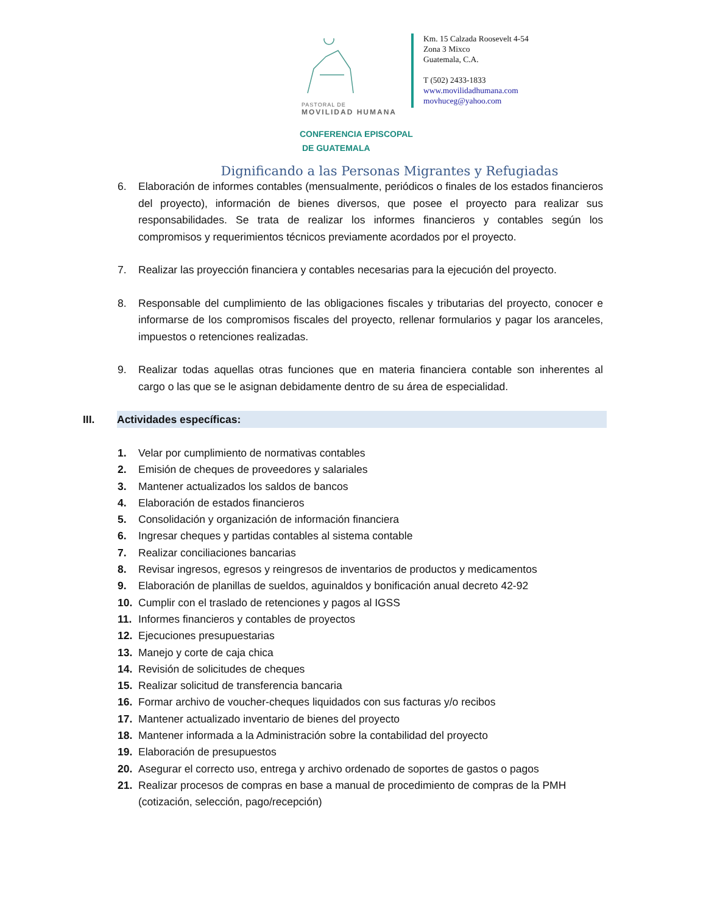PASTORAL DE
MOVILIDAD HUMANA
Km. 15 Calzada Roosevelt 4-54
Zona 3 Mixco
Guatemala, C.A.
T (502) 2433-1833
www.movilidadhumana.com
movhuceg@yahoo.com
CONFERENCIA EPISCOPAL
DE GUATEMALA
Dignificando a las Personas Migrantes y Refugiadas
6. Elaboración de informes contables (mensualmente, periódicos o finales de los estados financieros del proyecto), información de bienes diversos, que posee el proyecto para realizar sus responsabilidades. Se trata de realizar los informes financieros y contables según los compromisos y requerimientos técnicos previamente acordados por el proyecto.
7. Realizar las proyección financiera y contables necesarias para la ejecución del proyecto.
8. Responsable del cumplimiento de las obligaciones fiscales y tributarias del proyecto, conocer e informarse de los compromisos fiscales del proyecto, rellenar formularios y pagar los aranceles, impuestos o retenciones realizadas.
9. Realizar todas aquellas otras funciones que en materia financiera contable son inherentes al cargo o las que se le asignan debidamente dentro de su área de especialidad.
III. Actividades específicas:
1. Velar por cumplimiento de normativas contables
2. Emisión de cheques de proveedores y salariales
3. Mantener actualizados los saldos de bancos
4. Elaboración de estados financieros
5. Consolidación y organización de información financiera
6. Ingresar cheques y partidas contables al sistema contable
7. Realizar conciliaciones bancarias
8. Revisar ingresos, egresos y reingresos de inventarios de productos y medicamentos
9. Elaboración de planillas de sueldos, aguinaldos y bonificación anual decreto 42-92
10. Cumplir con el traslado de retenciones y pagos al IGSS
11. Informes financieros y contables de proyectos
12. Ejecuciones presupuestarias
13. Manejo y corte de caja chica
14. Revisión de solicitudes de cheques
15. Realizar solicitud de transferencia bancaria
16. Formar archivo de voucher-cheques liquidados con sus facturas y/o recibos
17. Mantener actualizado inventario de bienes del proyecto
18. Mantener informada a la Administración sobre la contabilidad del proyecto
19. Elaboración de presupuestos
20. Asegurar el correcto uso, entrega y archivo ordenado de soportes de gastos o pagos
21. Realizar procesos de compras en base a manual de procedimiento de compras de la PMH (cotización, selección, pago/recepción)